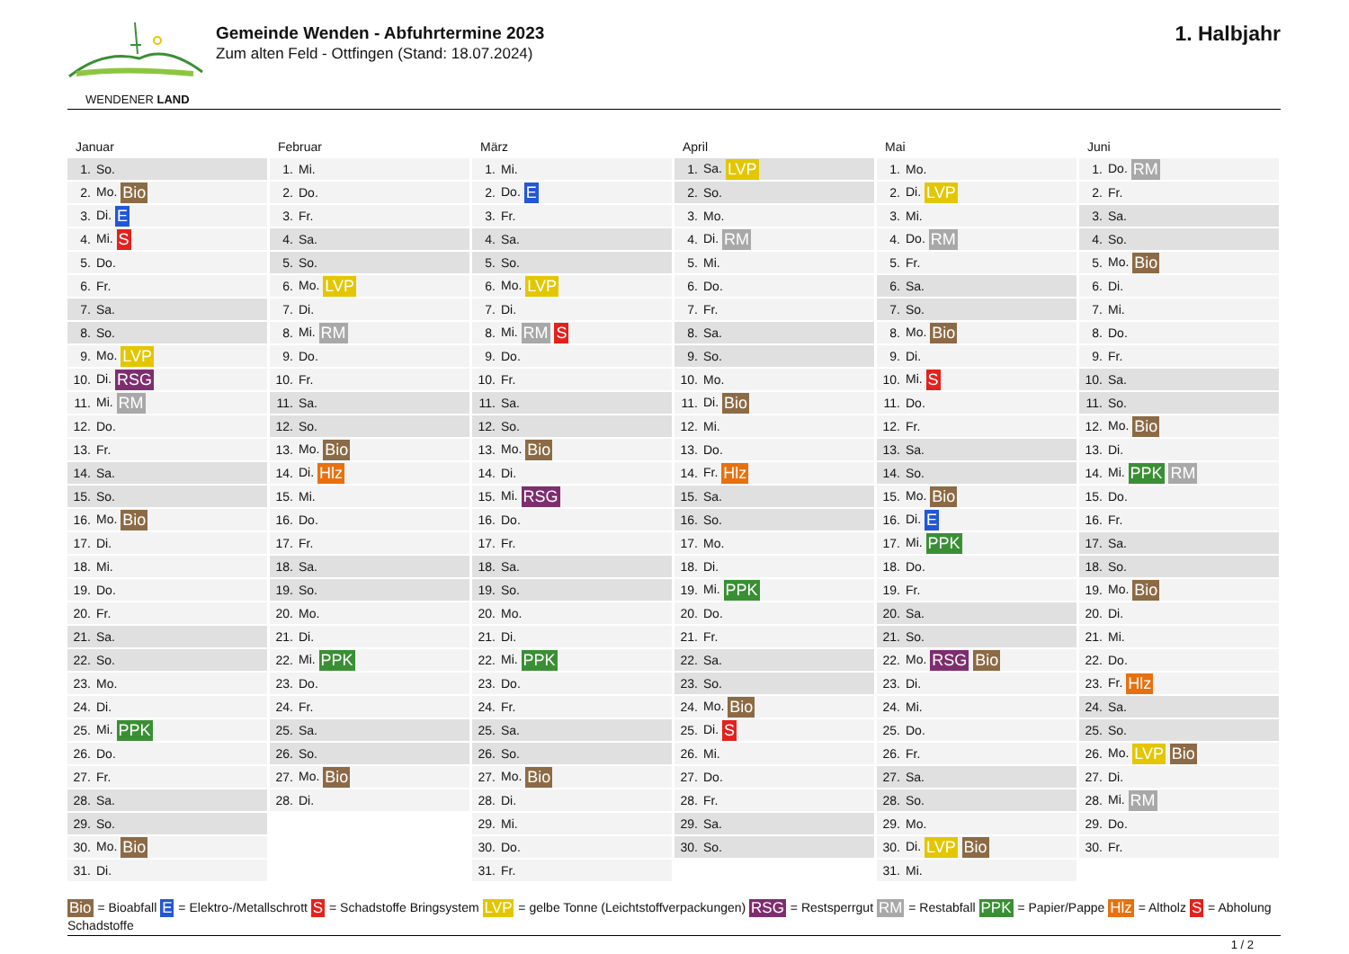WENDENER LAND
Gemeinde Wenden - Abfuhrtermine 2023
Zum alten Feld - Ottfingen (Stand: 18.07.2024)
1. Halbjahr
Januar
| 1. | So. |
| 2. | Mo. Bio |
| 3. | Di. E |
| 4. | Mi. S |
| 5. | Do. |
| 6. | Fr. |
| 7. | Sa. |
| 8. | So. |
| 9. | Mo. LVP |
| 10. | Di. RSG |
| 11. | Mi. RM |
| 12. | Do. |
| 13. | Fr. |
| 14. | Sa. |
| 15. | So. |
| 16. | Mo. Bio |
| 17. | Di. |
| 18. | Mi. |
| 19. | Do. |
| 20. | Fr. |
| 21. | Sa. |
| 22. | So. |
| 23. | Mo. |
| 24. | Di. |
| 25. | Mi. PPK |
| 26. | Do. |
| 27. | Fr. |
| 28. | Sa. |
| 29. | So. |
| 30. | Mo. Bio |
| 31. | Di. |
Februar
| 1. | Mi. |
| 2. | Do. |
| 3. | Fr. |
| 4. | Sa. |
| 5. | So. |
| 6. | Mo. LVP |
| 7. | Di. |
| 8. | Mi. RM |
| 9. | Do. |
| 10. | Fr. |
| 11. | Sa. |
| 12. | So. |
| 13. | Mo. Bio |
| 14. | Di. Hlz |
| 15. | Mi. |
| 16. | Do. |
| 17. | Fr. |
| 18. | Sa. |
| 19. | So. |
| 20. | Mo. |
| 21. | Di. |
| 22. | Mi. PPK |
| 23. | Do. |
| 24. | Fr. |
| 25. | Sa. |
| 26. | So. |
| 27. | Mo. Bio |
| 28. | Di. |
März
| 1. | Mi. |
| 2. | Do. E |
| 3. | Fr. |
| 4. | Sa. |
| 5. | So. |
| 6. | Mo. LVP |
| 7. | Di. |
| 8. | Mi. RM S |
| 9. | Do. |
| 10. | Fr. |
| 11. | Sa. |
| 12. | So. |
| 13. | Mo. Bio |
| 14. | Di. |
| 15. | Mi. RSG |
| 16. | Do. |
| 17. | Fr. |
| 18. | Sa. |
| 19. | So. |
| 20. | Mo. |
| 21. | Di. |
| 22. | Mi. PPK |
| 23. | Do. |
| 24. | Fr. |
| 25. | Sa. |
| 26. | So. |
| 27. | Mo. Bio |
| 28. | Di. |
| 29. | Mi. |
| 30. | Do. |
| 31. | Fr. |
April
| 1. | Sa. LVP |
| 2. | So. |
| 3. | Mo. |
| 4. | Di. RM |
| 5. | Mi. |
| 6. | Do. |
| 7. | Fr. |
| 8. | Sa. |
| 9. | So. |
| 10. | Mo. |
| 11. | Di. Bio |
| 12. | Mi. |
| 13. | Do. |
| 14. | Fr. Hlz |
| 15. | Sa. |
| 16. | So. |
| 17. | Mo. |
| 18. | Di. |
| 19. | Mi. PPK |
| 20. | Do. |
| 21. | Fr. |
| 22. | Sa. |
| 23. | So. |
| 24. | Mo. Bio |
| 25. | Di. S |
| 26. | Mi. |
| 27. | Do. |
| 28. | Fr. |
| 29. | Sa. |
| 30. | So. |
Mai
| 1. | Mo. |
| 2. | Di. LVP |
| 3. | Mi. |
| 4. | Do. RM |
| 5. | Fr. |
| 6. | Sa. |
| 7. | So. |
| 8. | Mo. Bio |
| 9. | Di. |
| 10. | Mi. S |
| 11. | Do. |
| 12. | Fr. |
| 13. | Sa. |
| 14. | So. |
| 15. | Mo. Bio |
| 16. | Di. E |
| 17. | Mi. PPK |
| 18. | Do. |
| 19. | Fr. |
| 20. | Sa. |
| 21. | So. |
| 22. | Mo. RSG Bio |
| 23. | Di. |
| 24. | Mi. |
| 25. | Do. |
| 26. | Fr. |
| 27. | Sa. |
| 28. | So. |
| 29. | Mo. |
| 30. | Di. LVP Bio |
| 31. | Mi. |
Juni
| 1. | Do. RM |
| 2. | Fr. |
| 3. | Sa. |
| 4. | So. |
| 5. | Mo. Bio |
| 6. | Di. |
| 7. | Mi. |
| 8. | Do. |
| 9. | Fr. |
| 10. | Sa. |
| 11. | So. |
| 12. | Mo. Bio |
| 13. | Di. |
| 14. | Mi. PPK RM |
| 15. | Do. |
| 16. | Fr. |
| 17. | Sa. |
| 18. | So. |
| 19. | Mo. Bio |
| 20. | Di. |
| 21. | Mi. |
| 22. | Do. |
| 23. | Fr. Hlz |
| 24. | Sa. |
| 25. | So. |
| 26. | Mo. LVP Bio |
| 27. | Di. |
| 28. | Mi. RM |
| 29. | Do. |
| 30. | Fr. |
Bio = Bioabfall E = Elektro-/Metallschrott S = Schadstoffe Bringsystem LVP = gelbe Tonne (Leichtstoffverpackungen) RSG = Restsperrgut RM = Restabfall PPK = Papier/Pappe Hlz = Altholz S = Abholung Schadstoffe
1 / 2